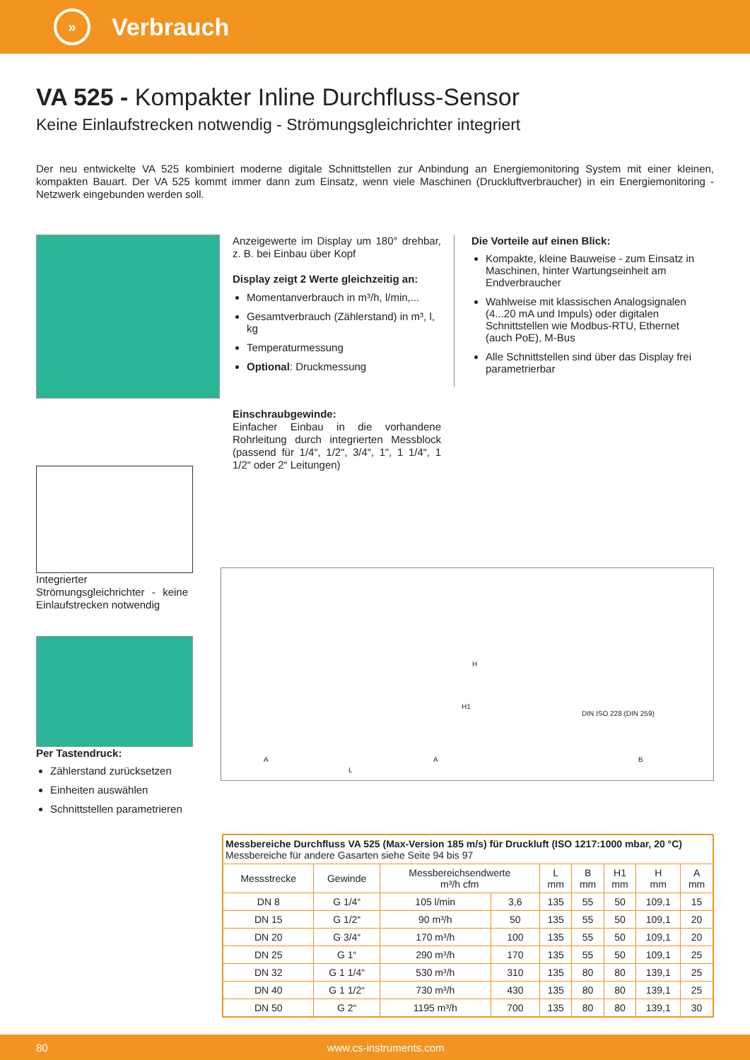»
Verbrauch
VA 525 - Kompakter Inline Durchfluss-Sensor
Keine Einlaufstrecken notwendig - Strömungsgleichrichter integriert
Der neu entwickelte VA 525 kombiniert moderne digitale Schnittstellen zur Anbindung an Energiemonitoring System mit einer kleinen, kompakten Bauart. Der VA 525 kommt immer dann zum Einsatz, wenn viele Maschinen (Druckluftverbraucher) in ein Energiemonitoring - Netzwerk eingebunden werden soll.
Integrierter Strömungsgleichrichter - keine Einlaufstrecken notwendig
Per Tastendruck:
Zählerstand zurücksetzen
Einheiten auswählen
Schnittstellen parametrieren
Anzeigewerte im Display um 180° drehbar, z. B. bei Einbau über Kopf
Display zeigt 2 Werte gleichzeitig an:
Momentanverbrauch in m³/h, l/min,...
Gesamtverbrauch (Zählerstand) in m³, l, kg
Temperaturmessung
Optional: Druckmessung
Einschraubgewinde:
Einfacher Einbau in die vorhandene Rohrleitung durch integrierten Messblock (passend für 1/4“, 1/2“, 3/4“, 1“, 1 1/4“, 1 1/2“ oder 2“ Leitungen)
Die Vorteile auf einen Blick:
Kompakte, kleine Bauweise - zum Einsatz in Maschinen, hinter Wartungseinheit am Endverbraucher
Wahlweise mit klassischen Analogsignalen (4...20 mA und Impuls) oder digitalen Schnittstellen wie Modbus-RTU, Ethernet (auch PoE), M-Bus
Alle Schnittstellen sind über das Display frei parametrierbar
A
L
A
H1
H
DIN ISO 228 (DIN 259)
B
| Messbereiche Durchfluss VA 525 (Max-Version 185 m/s) für Druckluft (ISO 1217:1000 mbar, 20 °C) Messbereiche für andere Gasarten siehe Seite 94 bis 97 | | | | | | | | |
| Messstrecke | Gewinde | Messbereichsendwerte m³/h cfm | | L mm | B mm | H1 mm | H mm | A mm |
| DN 8 | G 1/4“ | 105 l/min | 3,6 | 135 | 55 | 50 | 109,1 | 15 |
| DN 15 | G 1/2“ | 90 m³/h | 50 | 135 | 55 | 50 | 109,1 | 20 |
| DN 20 | G 3/4“ | 170 m³/h | 100 | 135 | 55 | 50 | 109,1 | 20 |
| DN 25 | G 1“ | 290 m³/h | 170 | 135 | 55 | 50 | 109,1 | 25 |
| DN 32 | G 1 1/4“ | 530 m³/h | 310 | 135 | 80 | 80 | 139,1 | 25 |
| DN 40 | G 1 1/2“ | 730 m³/h | 430 | 135 | 80 | 80 | 139,1 | 25 |
| DN 50 | G 2“ | 1195 m³/h | 700 | 135 | 80 | 80 | 139,1 | 30 |
80 www.cs-instruments.com